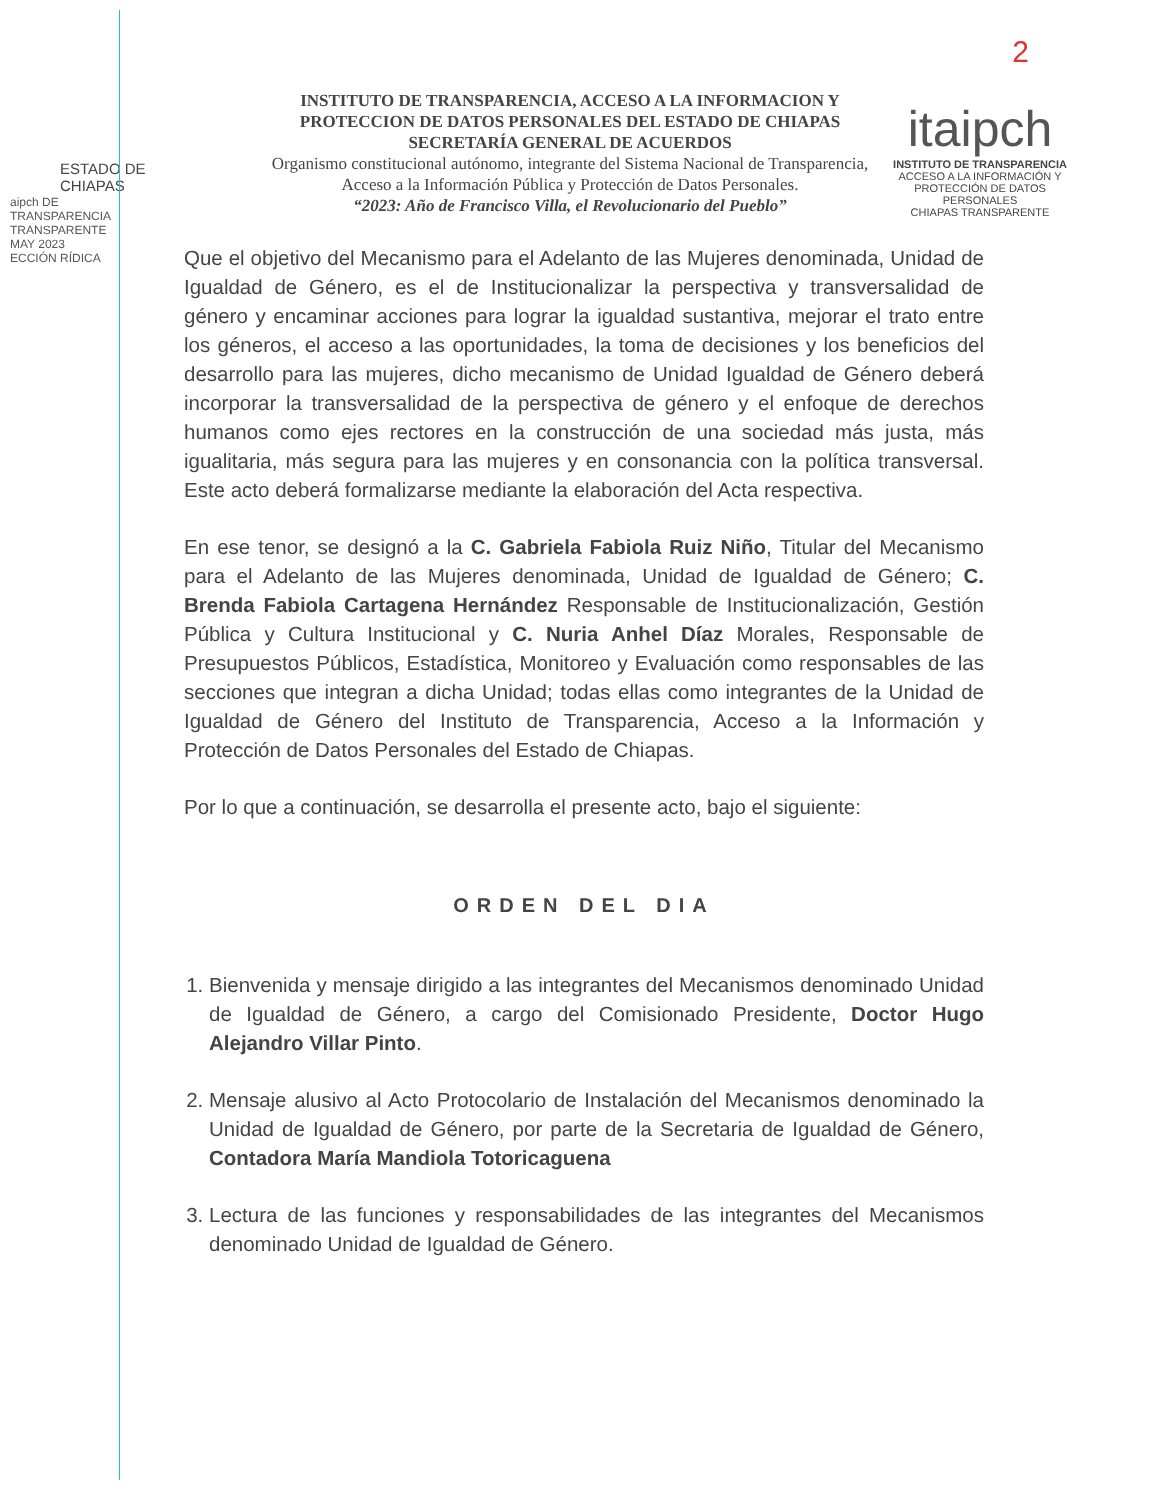2
ESTADO DE CHIAPAS
INSTITUTO DE TRANSPARENCIA, ACCESO A LA INFORMACION Y PROTECCION DE DATOS PERSONALES DEL ESTADO DE CHIAPAS
SECRETARÍA GENERAL DE ACUERDOS
Organismo constitucional autónomo, integrante del Sistema Nacional de Transparencia, Acceso a la Información Pública y Protección de Datos Personales.
“2023: Año de Francisco Villa, el Revolucionario del Pueblo”
itaipch
INSTITUTO DE TRANSPARENCIA
ACCESO A LA INFORMACIÓN Y PROTECCIÓN DE DATOS PERSONALES
CHIAPAS TRANSPARENTE
aipch DE TRANSPARENCIA TRANSPARENTE
MAY 2023
ECCIÓN RÍDICA
Que el objetivo del Mecanismo para el Adelanto de las Mujeres denominada, Unidad de Igualdad de Género, es el de Institucionalizar la perspectiva y transversalidad de género y encaminar acciones para lograr la igualdad sustantiva, mejorar el trato entre los géneros, el acceso a las oportunidades, la toma de decisiones y los beneficios del desarrollo para las mujeres, dicho mecanismo de Unidad Igualdad de Género deberá incorporar la transversalidad de la perspectiva de género y el enfoque de derechos humanos como ejes rectores en la construcción de una sociedad más justa, más igualitaria, más segura para las mujeres y en consonancia con la política transversal. Este acto deberá formalizarse mediante la elaboración del Acta respectiva.
En ese tenor, se designó a la C. Gabriela Fabiola Ruiz Niño, Titular del Mecanismo para el Adelanto de las Mujeres denominada, Unidad de Igualdad de Género; C. Brenda Fabiola Cartagena Hernández Responsable de Institucionalización, Gestión Pública y Cultura Institucional y C. Nuria Anhel Díaz Morales, Responsable de Presupuestos Públicos, Estadística, Monitoreo y Evaluación como responsables de las secciones que integran a dicha Unidad; todas ellas como integrantes de la Unidad de Igualdad de Género del Instituto de Transparencia, Acceso a la Información y Protección de Datos Personales del Estado de Chiapas.
Por lo que a continuación, se desarrolla el presente acto, bajo el siguiente:
ORDEN DEL DIA
1. Bienvenida y mensaje dirigido a las integrantes del Mecanismos denominado Unidad de Igualdad de Género, a cargo del Comisionado Presidente, Doctor Hugo Alejandro Villar Pinto.
2. Mensaje alusivo al Acto Protocolario de Instalación del Mecanismos denominado la Unidad de Igualdad de Género, por parte de la Secretaria de Igualdad de Género, Contadora María Mandiola Totoricaguena
3. Lectura de las funciones y responsabilidades de las integrantes del Mecanismos denominado Unidad de Igualdad de Género.